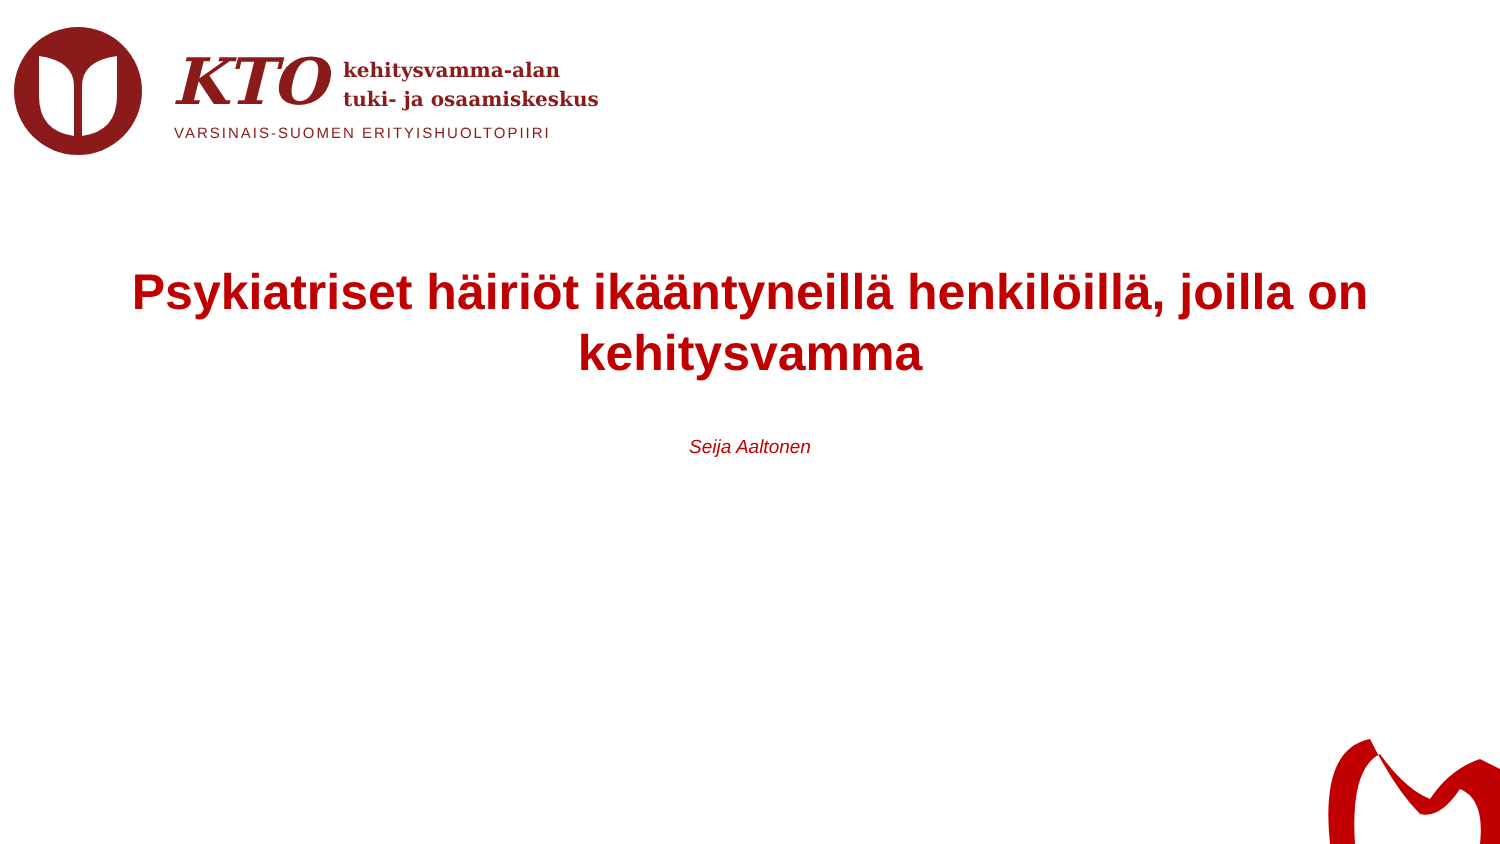KTO
kehitysvamma-alan
tuki- ja osaamiskeskus
VARSINAIS-SUOMEN ERITYISHUOLTOPIIRI
Psykiatriset häiriöt ikääntyneillä henkilöillä, joilla on
kehitysvamma
Seija Aaltonen